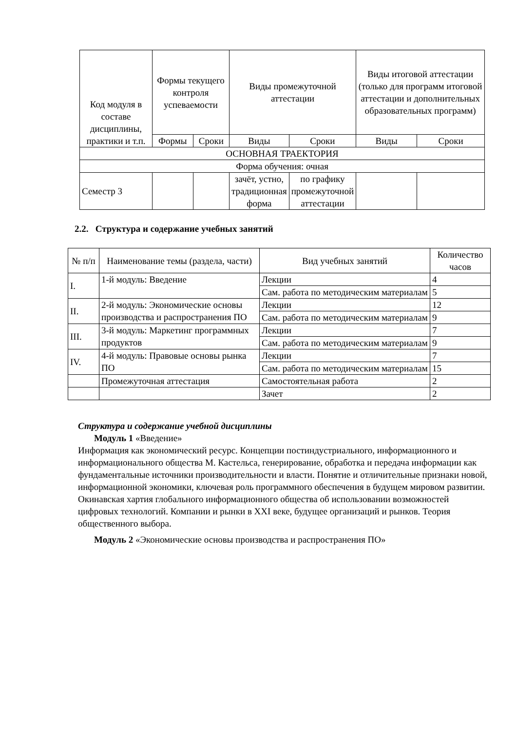| Код модуля в составе дисциплины, практики и т.п. | Формы текущего контроля успеваемости | | Виды промежуточной аттестации | | Виды итоговой аттестации (только для программ итоговой аттестации и дополнительных образовательных программ) | |
| --- | --- | --- | --- | --- | --- | --- |
| | Формы | Сроки | Виды | Сроки | Виды | Сроки |
| ОСНОВНАЯ ТРАЕКТОРИЯ | | | | | | |
| Форма обучения: очная | | | | | | |
| Семестр 3 | | | зачёт, устно, традиционная форма | по графику промежуточной аттестации | | |
2.2. Структура и содержание учебных занятий
| № п/п | Наименование темы (раздела, части) | Вид учебных занятий | Количество часов |
| --- | --- | --- | --- |
| I. | 1-й модуль: Введение | Лекции | 4 |
| | | Сам. работа по методическим материалам | 5 |
| II. | 2-й модуль: Экономические основы производства и распространения ПО | Лекции | 12 |
| | | Сам. работа по методическим материалам | 9 |
| III. | 3-й модуль: Маркетинг программных продуктов | Лекции | 7 |
| | | Сам. работа по методическим материалам | 9 |
| IV. | 4-й модуль: Правовые основы рынка ПО | Лекции | 7 |
| | | Сам. работа по методическим материалам | 15 |
| | Промежуточная аттестация | Самостоятельная работа | 2 |
| | | Зачет | 2 |
Структура и содержание учебной дисциплины
Модуль 1 «Введение»
Информация как экономический ресурс. Концепции постиндустриального, информационного и информационального общества М. Кастельса, генерирование, обработка и передача информации как фундаментальные источники производительности и власти. Понятие и отличительные признаки новой, информационной экономики, ключевая роль программного обеспечения в будущем мировом развитии. Окинавская хартия глобального информационного общества об использовании возможностей цифровых технологий. Компании и рынки в XXI веке, будущее организаций и рынков. Теория общественного выбора.
Модуль 2 «Экономические основы производства и распространения ПО»